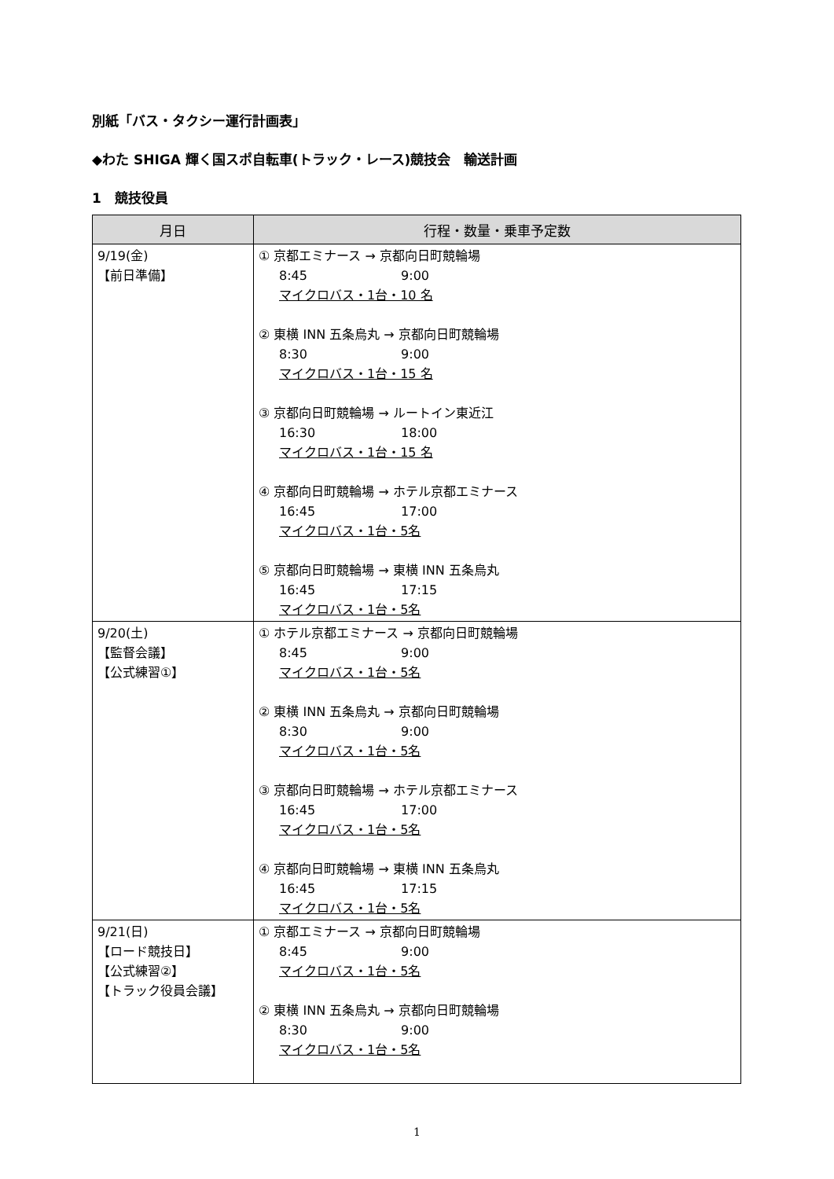別紙「バス・タクシー運行計画表」
◆わた SHIGA 輝く国スポ自転車(トラック・レース)競技会　輸送計画
1　競技役員
| 月日 | 行程・数量・乗車予定数 |
| --- | --- |
| 9/19(金) 【前日準備】 | ① 京都エミナース → 京都向日町競輪場 8:45 9:00 マイクロバス・1台・10 名 ② 東横 INN 五条烏丸 → 京都向日町競輪場 8:30 9:00 マイクロバス・1台・15 名 ③ 京都向日町競輪場 → ルートイン東近江 16:30 18:00 マイクロバス・1台・15 名 ④ 京都向日町競輪場 → ホテル京都エミナース 16:45 17:00 マイクロバス・1台・5名 ⑤ 京都向日町競輪場 → 東横 INN 五条烏丸 16:45 17:15 マイクロバス・1台・5名 |
| 9/20(土) 【監督会議】 【公式練習①】 | ① ホテル京都エミナース → 京都向日町競輪場 8:45 9:00 マイクロバス・1台・5名 ② 東横 INN 五条烏丸 → 京都向日町競輪場 8:30 9:00 マイクロバス・1台・5名 ③ 京都向日町競輪場 → ホテル京都エミナース 16:45 17:00 マイクロバス・1台・5名 ④ 京都向日町競輪場 → 東横 INN 五条烏丸 16:45 17:15 マイクロバス・1台・5名 |
| 9/21(日) 【ロード競技日】 【公式練習②】 【トラック役員会議】 | ① 京都エミナース → 京都向日町競輪場 8:45 9:00 マイクロバス・1台・5名 ② 東横 INN 五条烏丸 → 京都向日町競輪場 8:30 9:00 マイクロバス・1台・5名 |
1